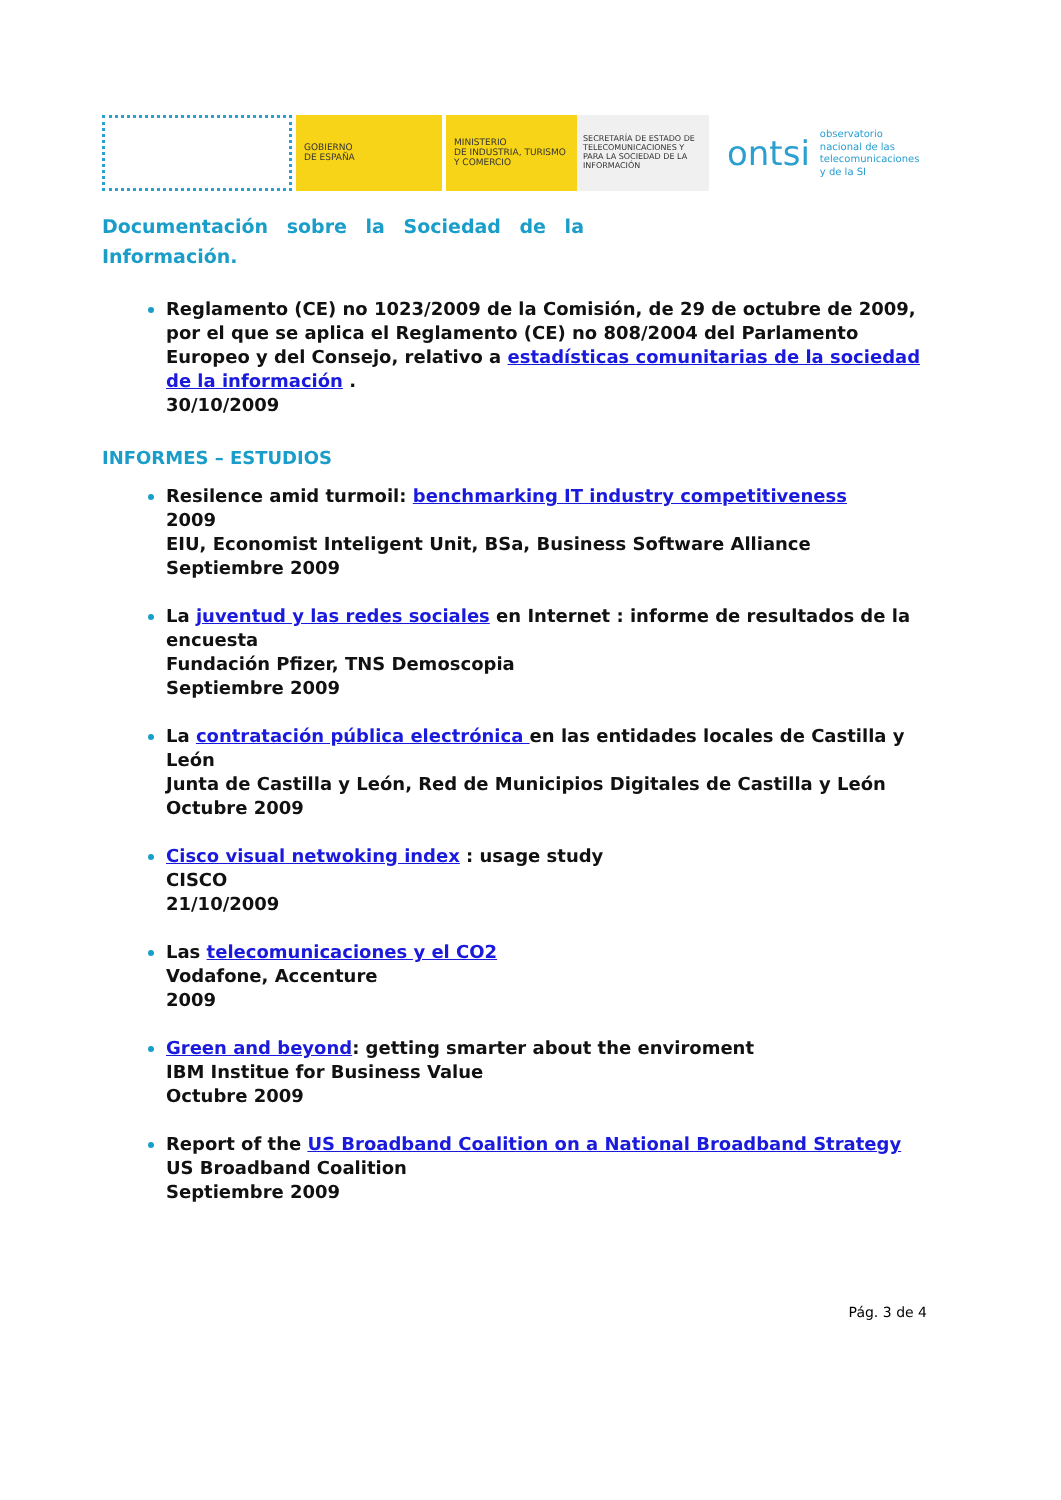GOBIERNO
DE ESPAÑA
MINISTERIO
DE INDUSTRIA, TURISMO
Y COMERCIO
SECRETARÍA DE ESTADO DE TELECOMUNICACIONES Y PARA LA SOCIEDAD DE LA INFORMACIÓN
ontsi observatorio
nacional de las
telecomunicaciones
y de la SI
Documentación sobre la Sociedad de la
Información.
Reglamento (CE) no 1023/2009 de la Comisión, de 29 de octubre de 2009, por el que se aplica el Reglamento (CE) no 808/2004 del Parlamento Europeo y del Consejo, relativo a estadísticas comunitarias de la sociedad de la información .
30/10/2009
INFORMES – ESTUDIOS
Resilence amid turmoil: benchmarking IT industry competitiveness
2009
EIU, Economist Inteligent Unit, BSa, Business Software Alliance
Septiembre 2009
La juventud y las redes sociales en Internet : informe de resultados de la encuesta
Fundación Pfizer, TNS Demoscopia
Septiembre 2009
La contratación pública electrónica en las entidades locales de Castilla y León
Junta de Castilla y León, Red de Municipios Digitales de Castilla y León
Octubre 2009
Cisco visual netwoking index : usage study
CISCO
21/10/2009
Las telecomunicaciones y el CO2
Vodafone, Accenture
2009
Green and beyond: getting smarter about the enviroment
IBM Institue for Business Value
Octubre 2009
Report of the US Broadband Coalition on a National Broadband Strategy
US Broadband Coalition
Septiembre 2009
Pág. 3 de 4